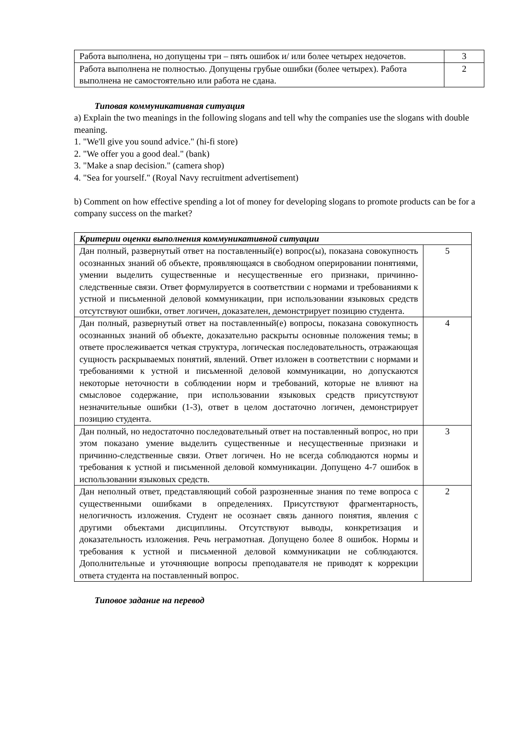| Работа выполнена, но допущены три – пять ошибок и/ или более четырех недочетов. | 3 |
| Работа выполнена не полностью. Допущены грубые ошибки (более четырех). Работа выполнена не самостоятельно или работа не сдана. | 2 |
Типовая коммуникативная ситуация
a) Explain the two meanings in the following slogans and tell why the companies use the slogans with double meaning.
1. "We'll give you sound advice." (hi-fi store)
2. "We offer you a good deal." (bank)
3. "Make a snap decision." (camera shop)
4. "Sea for yourself." (Royal Navy recruitment advertisement)
b) Comment on how effective spending a lot of money for developing slogans to promote products can be for a company success on the market?
| Критерии оценки выполнения коммуникативной ситуации | |
| Дан полный, развернутый ответ на поставленный(е) вопрос(ы), показана совокупность осознанных знаний об объекте, проявляющаяся в свободном оперировании понятиями, умении выделить существенные и несущественные его признаки, причинно-следственные связи. Ответ формулируется в соответствии с нормами и требованиями к устной и письменной деловой коммуникации, при использовании языковых средств отсутствуют ошибки, ответ логичен, доказателен, демонстрирует позицию студента. | 5 |
| Дан полный, развернутый ответ на поставленный(е) вопросы, показана совокупность осознанных знаний об объекте, доказательно раскрыты основные положения темы; в ответе прослеживается четкая структура, логическая последовательность, отражающая сущность раскрываемых понятий, явлений. Ответ изложен в соответствии с нормами и требованиями к устной и письменной деловой коммуникации, но допускаются некоторые неточности в соблюдении норм и требований, которые не влияют на смысловое содержание, при использовании языковых средств присутствуют незначительные ошибки (1-3), ответ в целом достаточно логичен, демонстрирует позицию студента. | 4 |
| Дан полный, но недостаточно последовательный ответ на поставленный вопрос, но при этом показано умение выделить существенные и несущественные признаки и причинно-следственные связи. Ответ логичен. Но не всегда соблюдаются нормы и требования к устной и письменной деловой коммуникации. Допущено 4-7 ошибок в использовании языковых средств. | 3 |
| Дан неполный ответ, представляющий собой разрозненные знания по теме вопроса с существенными ошибками в определениях. Присутствуют фрагментарность, нелогичность изложения. Студент не осознает связь данного понятия, явления с другими объектами дисциплины. Отсутствуют выводы, конкретизация и доказательность изложения. Речь неграмотная. Допущено более 8 ошибок. Нормы и требования к устной и письменной деловой коммуникации не соблюдаются. Дополнительные и уточняющие вопросы преподавателя не приводят к коррекции ответа студента на поставленный вопрос. | 2 |
Типовое задание на перевод